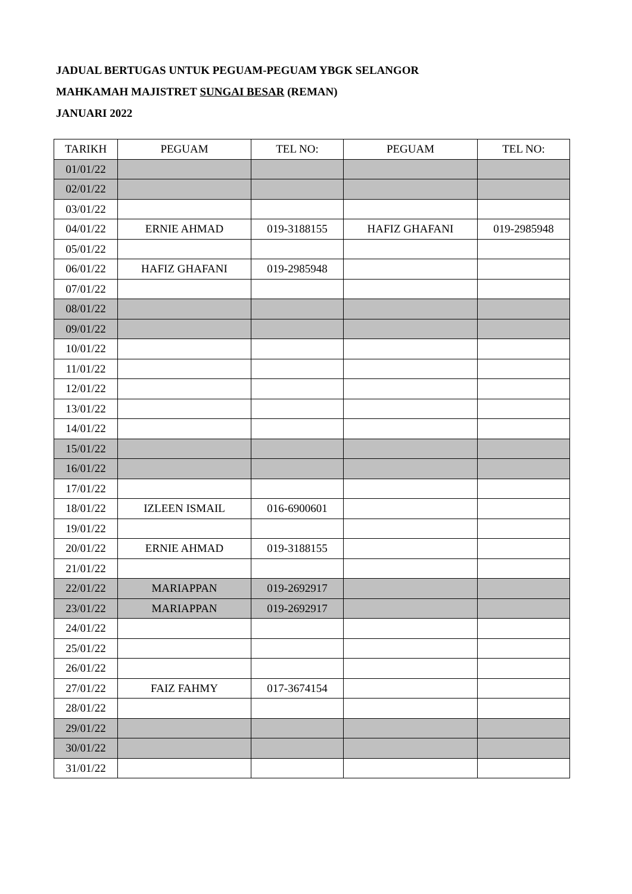JADUAL BERTUGAS UNTUK PEGUAM-PEGUAM YBGK SELANGOR
MAHKAMAH MAJISTRET SUNGAI BESAR (REMAN)
JANUARI 2022
| TARIKH | PEGUAM | TEL NO: | PEGUAM | TEL NO: |
| --- | --- | --- | --- | --- |
| 01/01/22 | | | | |
| 02/01/22 | | | | |
| 03/01/22 | | | | |
| 04/01/22 | ERNIE AHMAD | 019-3188155 | HAFIZ GHAFANI | 019-2985948 |
| 05/01/22 | | | | |
| 06/01/22 | HAFIZ GHAFANI | 019-2985948 | | |
| 07/01/22 | | | | |
| 08/01/22 | | | | |
| 09/01/22 | | | | |
| 10/01/22 | | | | |
| 11/01/22 | | | | |
| 12/01/22 | | | | |
| 13/01/22 | | | | |
| 14/01/22 | | | | |
| 15/01/22 | | | | |
| 16/01/22 | | | | |
| 17/01/22 | | | | |
| 18/01/22 | IZLEEN ISMAIL | 016-6900601 | | |
| 19/01/22 | | | | |
| 20/01/22 | ERNIE AHMAD | 019-3188155 | | |
| 21/01/22 | | | | |
| 22/01/22 | MARIAPPAN | 019-2692917 | | |
| 23/01/22 | MARIAPPAN | 019-2692917 | | |
| 24/01/22 | | | | |
| 25/01/22 | | | | |
| 26/01/22 | | | | |
| 27/01/22 | FAIZ FAHMY | 017-3674154 | | |
| 28/01/22 | | | | |
| 29/01/22 | | | | |
| 30/01/22 | | | | |
| 31/01/22 | | | | |